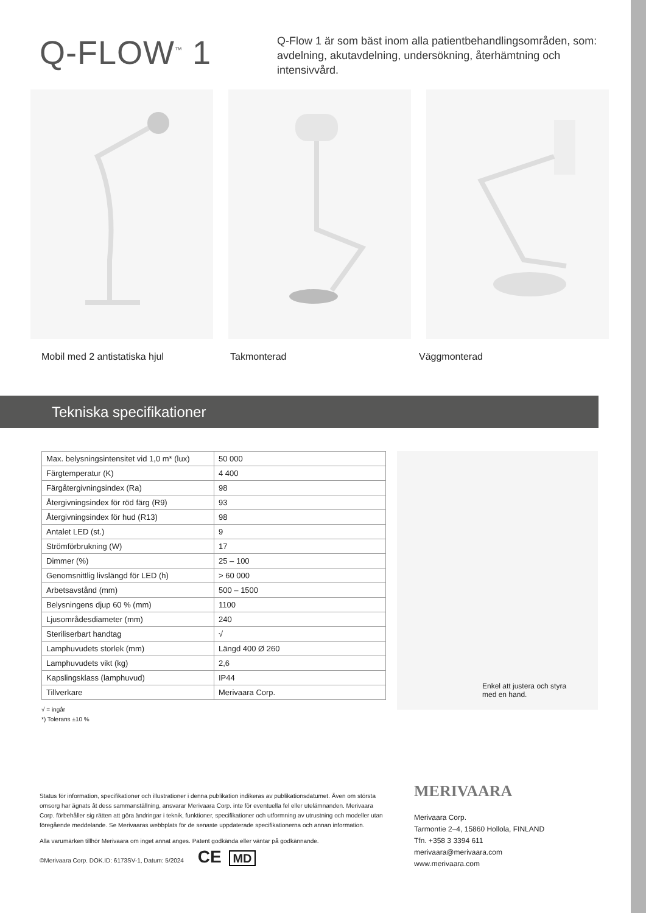Q-FLOW<sup>™</sup> 1
Q-Flow 1 är som bäst inom alla patientbehandlingsområden, som: avdelning, akutavdelning, undersökning, återhämtning och intensivvård.
Mobil med 2 antistatiska hjul Takmonterad Väggmonterad
Tekniska specifikationer
| Max. belysningsintensitet vid 1,0 m* (lux) | 50 000 |
| Färgtemperatur (K) | 4 400 |
| Färgåtergivningsindex (Ra) | 98 |
| Återgivningsindex för röd färg (R9) | 93 |
| Återgivningsindex för hud (R13) | 98 |
| Antalet LED (st.) | 9 |
| Strömförbrukning (W) | 17 |
| Dimmer (%) | 25 – 100 |
| Genomsnittlig livslängd för LED (h) | > 60 000 |
| Arbetsavstånd (mm) | 500 – 1500 |
| Belysningens djup 60 % (mm) | 1100 |
| Ljusområdesdiameter (mm) | 240 |
| Steriliserbart handtag | √ |
| Lamphuvudets storlek (mm) | Längd 400 Ø 260 |
| Lamphuvudets vikt (kg) | 2,6 |
| Kapslingsklass (lamphuvud) | IP44 |
| Tillverkare | Merivaara Corp. |
√ = ingår
*) Tolerans ±10 %
Enkel att justera och styra med en hand.
Status för information, specifikationer och illustrationer i denna publikation indikeras av publikationsdatumet. Även om största omsorg har ägnats åt dess sammanställning, ansvarar Merivaara Corp. inte för eventuella fel eller utelämnanden. Merivaara Corp. förbehåller sig rätten att göra ändringar i teknik, funktioner, specifikationer och utformning av utrustning och modeller utan föregående meddelande. Se Merivaaras webbplats för de senaste uppdaterade specifikationerna och annan information.
Alla varumärken tillhör Merivaara om inget annat anges. Patent godkända eller väntar på godkännande.
©Merivaara Corp. DOK.ID: 6173SV-1, Datum: 5/2024 CE MD
MERIVAARA
Merivaara Corp.
Tarmontie 2–4, 15860 Hollola, FINLAND
Tfn. +358 3 3394 611
merivaara@merivaara.com
www.merivaara.com